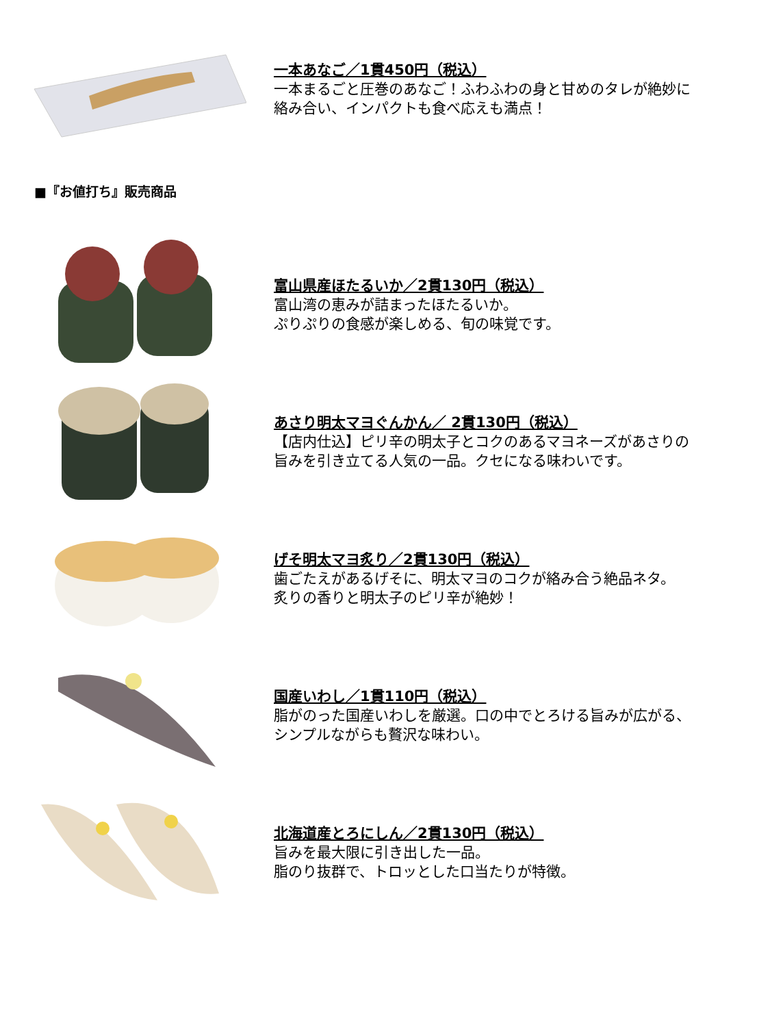一本あなご／1貫450円（税込）
一本まるごと圧巻のあなご！ふわふわの身と甘めのタレが絶妙に
絡み合い、インパクトも食べ応えも満点！
■『お値打ち』販売商品
富山県産ほたるいか／2貫130円（税込）
富山湾の恵みが詰まったほたるいか。
ぷりぷりの食感が楽しめる、旬の味覚です。
あさり明太マヨぐんかん／ 2貫130円（税込）
【店内仕込】ピリ辛の明太子とコクのあるマヨネーズがあさりの
旨みを引き立てる人気の一品。クセになる味わいです。
げそ明太マヨ炙り／2貫130円（税込）
歯ごたえがあるげそに、明太マヨのコクが絡み合う絶品ネタ。
炙りの香りと明太子のピリ辛が絶妙！
国産いわし／1貫110円（税込）
脂がのった国産いわしを厳選。口の中でとろける旨みが広がる、
シンプルながらも贅沢な味わい。
北海道産とろにしん／2貫130円（税込）
旨みを最大限に引き出した一品。
脂のり抜群で、トロッとした口当たりが特徴。